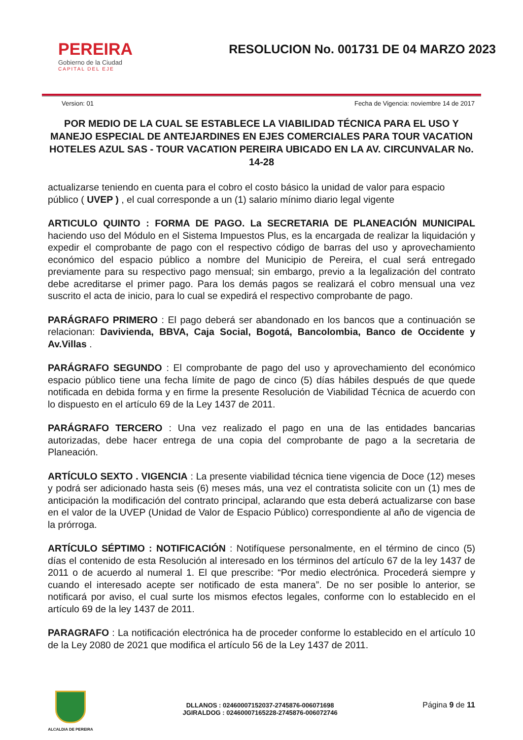PEREIRA
Gobierno de la Ciudad
CAPITAL DEL EJE
RESOLUCION No. 001731 DE 04 MARZO 2023
Version: 01 Fecha de Vigencia: noviembre 14 de 2017
POR MEDIO DE LA CUAL SE ESTABLECE LA VIABILIDAD TÉCNICA PARA EL USO Y MANEJO ESPECIAL DE ANTEJARDINES EN EJES COMERCIALES PARA TOUR VACATION HOTELES AZUL SAS - TOUR VACATION PEREIRA UBICADO EN LA AV. CIRCUNVALAR No. 14-28
actualizarse teniendo en cuenta para el cobro el costo básico la unidad de valor para espacio público ( UVEP ) , el cual corresponde a un (1) salario mínimo diario legal vigente
ARTICULO QUINTO : FORMA DE PAGO. La SECRETARIA DE PLANEACIÓN MUNICIPAL haciendo uso del Módulo en el Sistema Impuestos Plus, es la encargada de realizar la liquidación y expedir el comprobante de pago con el respectivo código de barras del uso y aprovechamiento económico del espacio público a nombre del Municipio de Pereira, el cual será entregado previamente para su respectivo pago mensual; sin embargo, previo a la legalización del contrato debe acreditarse el primer pago. Para los demás pagos se realizará el cobro mensual una vez suscrito el acta de inicio, para lo cual se expedirá el respectivo comprobante de pago.
PARÁGRAFO PRIMERO : El pago deberá ser abandonado en los bancos que a continuación se relacionan: Davivienda, BBVA, Caja Social, Bogotá, Bancolombia, Banco de Occidente y Av.Villas .
PARÁGRAFO SEGUNDO : El comprobante de pago del uso y aprovechamiento del económico espacio público tiene una fecha límite de pago de cinco (5) días hábiles después de que quede notificada en debida forma y en firme la presente Resolución de Viabilidad Técnica de acuerdo con lo dispuesto en el artículo 69 de la Ley 1437 de 2011.
PARÁGRAFO TERCERO : Una vez realizado el pago en una de las entidades bancarias autorizadas, debe hacer entrega de una copia del comprobante de pago a la secretaria de Planeación.
ARTÍCULO SEXTO . VIGENCIA : La presente viabilidad técnica tiene vigencia de Doce (12) meses y podrá ser adicionado hasta seis (6) meses más, una vez el contratista solicite con un (1) mes de anticipación la modificación del contrato principal, aclarando que esta deberá actualizarse con base en el valor de la UVEP (Unidad de Valor de Espacio Público) correspondiente al año de vigencia de la prórroga.
ARTÍCULO SÉPTIMO : NOTIFICACIÓN : Notifíquese personalmente, en el término de cinco (5) días el contenido de esta Resolución al interesado en los términos del artículo 67 de la ley 1437 de 2011 o de acuerdo al numeral 1. El que prescribe: “Por medio electrónica. Procederá siempre y cuando el interesado acepte ser notificado de esta manera”. De no ser posible lo anterior, se notificará por aviso, el cual surte los mismos efectos legales, conforme con lo establecido en el artículo 69 de la ley 1437 de 2011.
PARAGRAFO : La notificación electrónica ha de proceder conforme lo establecido en el artículo 10 de la Ley 2080 de 2021 que modifica el artículo 56 de la Ley 1437 de 2011.
ALCALDIA DE PEREIRA
DLLANOS : 02460007152037-2745876-006071698
JGIRALDOG : 02460007165228-2745876-006072746
Página 9 de 11